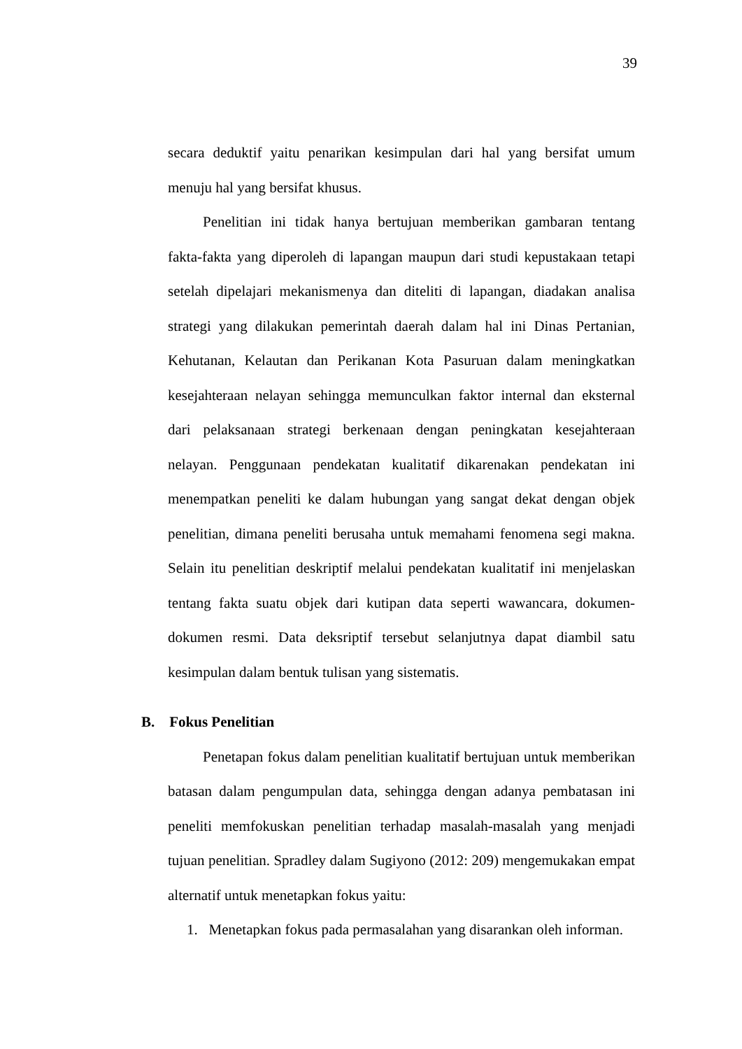39
secara deduktif yaitu penarikan kesimpulan dari hal yang bersifat umum menuju hal yang bersifat khusus.
Penelitian ini tidak hanya bertujuan memberikan gambaran tentang fakta-fakta yang diperoleh di lapangan maupun dari studi kepustakaan tetapi setelah dipelajari mekanismenya dan diteliti di lapangan, diadakan analisa strategi yang dilakukan pemerintah daerah dalam hal ini Dinas Pertanian, Kehutanan, Kelautan dan Perikanan Kota Pasuruan dalam meningkatkan kesejahteraan nelayan sehingga memunculkan faktor internal dan eksternal dari pelaksanaan strategi berkenaan dengan peningkatan kesejahteraan nelayan. Penggunaan pendekatan kualitatif dikarenakan pendekatan ini menempatkan peneliti ke dalam hubungan yang sangat dekat dengan objek penelitian, dimana peneliti berusaha untuk memahami fenomena segi makna. Selain itu penelitian deskriptif melalui pendekatan kualitatif ini menjelaskan tentang fakta suatu objek dari kutipan data seperti wawancara, dokumen-dokumen resmi. Data deksriptif tersebut selanjutnya dapat diambil satu kesimpulan dalam bentuk tulisan yang sistematis.
B. Fokus Penelitian
Penetapan fokus dalam penelitian kualitatif bertujuan untuk memberikan batasan dalam pengumpulan data, sehingga dengan adanya pembatasan ini peneliti memfokuskan penelitian terhadap masalah-masalah yang menjadi tujuan penelitian. Spradley dalam Sugiyono (2012: 209) mengemukakan empat alternatif untuk menetapkan fokus yaitu:
1. Menetapkan fokus pada permasalahan yang disarankan oleh informan.